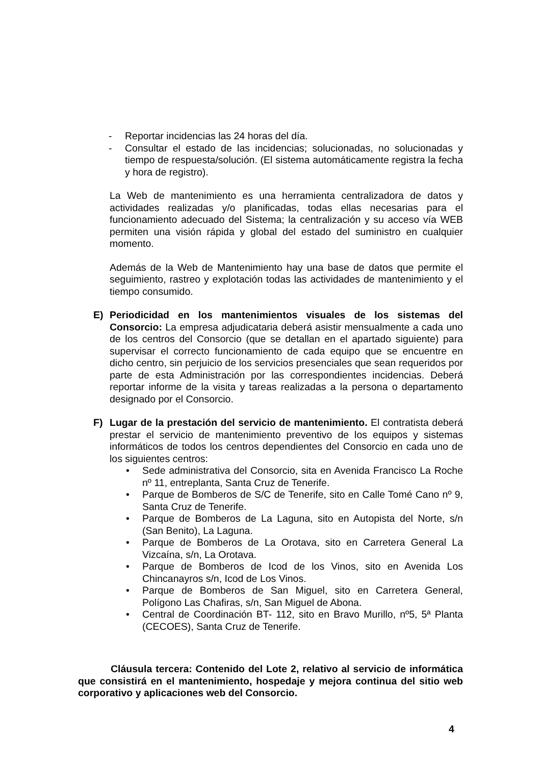- Reportar incidencias las 24 horas del día.
- Consultar el estado de las incidencias; solucionadas, no solucionadas y tiempo de respuesta/solución. (El sistema automáticamente registra la fecha y hora de registro).
La Web de mantenimiento es una herramienta centralizadora de datos y actividades realizadas y/o planificadas, todas ellas necesarias para el funcionamiento adecuado del Sistema; la centralización y su acceso vía WEB permiten una visión rápida y global del estado del suministro en cualquier momento.
Además de la Web de Mantenimiento hay una base de datos que permite el seguimiento, rastreo y explotación todas las actividades de mantenimiento y el tiempo consumido.
E) Periodicidad en los mantenimientos visuales de los sistemas del Consorcio: La empresa adjudicataria deberá asistir mensualmente a cada uno de los centros del Consorcio (que se detallan en el apartado siguiente) para supervisar el correcto funcionamiento de cada equipo que se encuentre en dicho centro, sin perjuicio de los servicios presenciales que sean requeridos por parte de esta Administración por las correspondientes incidencias. Deberá reportar informe de la visita y tareas realizadas a la persona o departamento designado por el Consorcio.
F) Lugar de la prestación del servicio de mantenimiento. El contratista deberá prestar el servicio de mantenimiento preventivo de los equipos y sistemas informáticos de todos los centros dependientes del Consorcio en cada uno de los siguientes centros:
• Sede administrativa del Consorcio, sita en Avenida Francisco La Roche nº 11, entreplanta, Santa Cruz de Tenerife.
• Parque de Bomberos de S/C de Tenerife, sito en Calle Tomé Cano nº 9, Santa Cruz de Tenerife.
• Parque de Bomberos de La Laguna, sito en Autopista del Norte, s/n (San Benito), La Laguna.
• Parque de Bomberos de La Orotava, sito en Carretera General La Vizcaína, s/n, La Orotava.
• Parque de Bomberos de Icod de los Vinos, sito en Avenida Los Chincanayros s/n, Icod de Los Vinos.
• Parque de Bomberos de San Miguel, sito en Carretera General, Polígono Las Chafiras, s/n, San Miguel de Abona.
• Central de Coordinación BT- 112, sito en Bravo Murillo, nº5, 5ª Planta (CECOES), Santa Cruz de Tenerife.
Cláusula tercera: Contenido del Lote 2, relativo al servicio de informática que consistirá en el mantenimiento, hospedaje y mejora continua del sitio web corporativo y aplicaciones web del Consorcio.
4